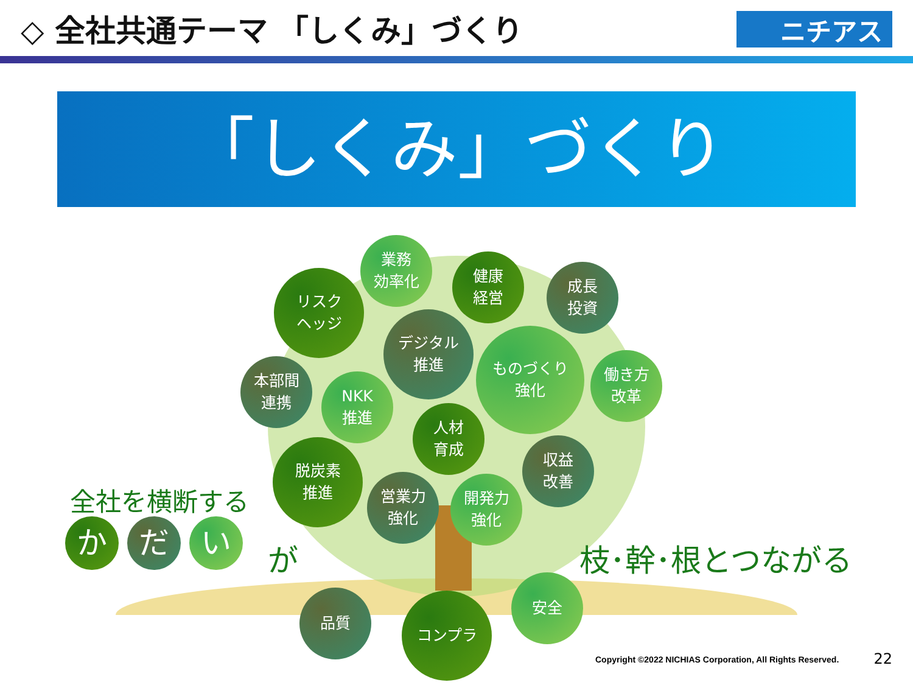◇ 全社共通テーマ 「しくみ」づくり
ニチアス
「しくみ」づくり
業務
効率化
健康
経営
成長
投資
リスク
ヘッジ
デジタル
推進
ものづくり
強化
働き方
改革
本部間
連携
NKK
推進
人材
育成
収益
改善
脱炭素
推進
営業力
強化
開発力
強化
品質 コンプラ
安全
全社を横断する
か だ い
が 枝･幹･根とつながる
Copyright ©2022 NICHIAS Corporation, All Rights Reserved.
22